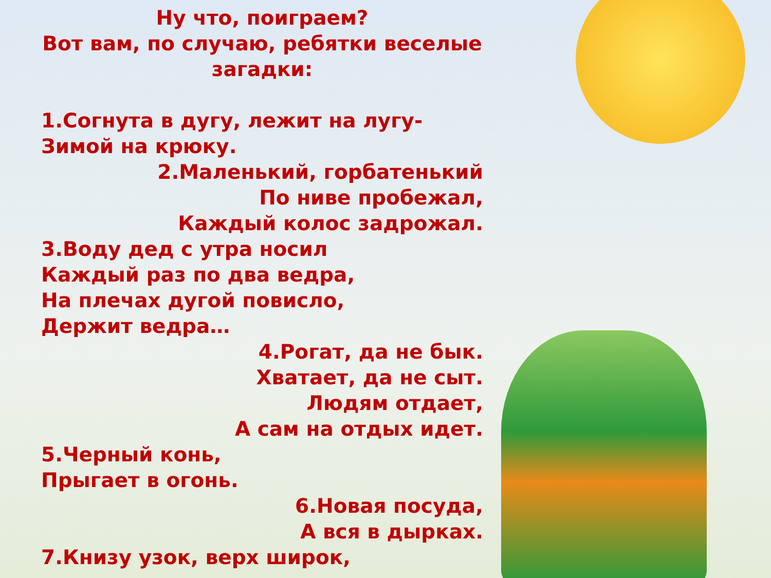Ну что, поиграем?
Вот вам, по случаю, ребятки веселые загадки:
1.Согнута в дугу, лежит на лугу-
Зимой на крюку.
2.Маленький, горбатенький
По ниве пробежал,
Каждый колос задрожал.
3.Воду дед с утра носил
Каждый раз по два ведра,
На плечах дугой повисло,
Держит ведра…
4.Рогат, да не бык.
Хватает, да не сыт.
Людям отдает,
А сам на отдых идет.
5.Черный конь,
Прыгает в огонь.
6.Новая посуда,
А вся в дырках.
7.Книзу узок, верх широк,